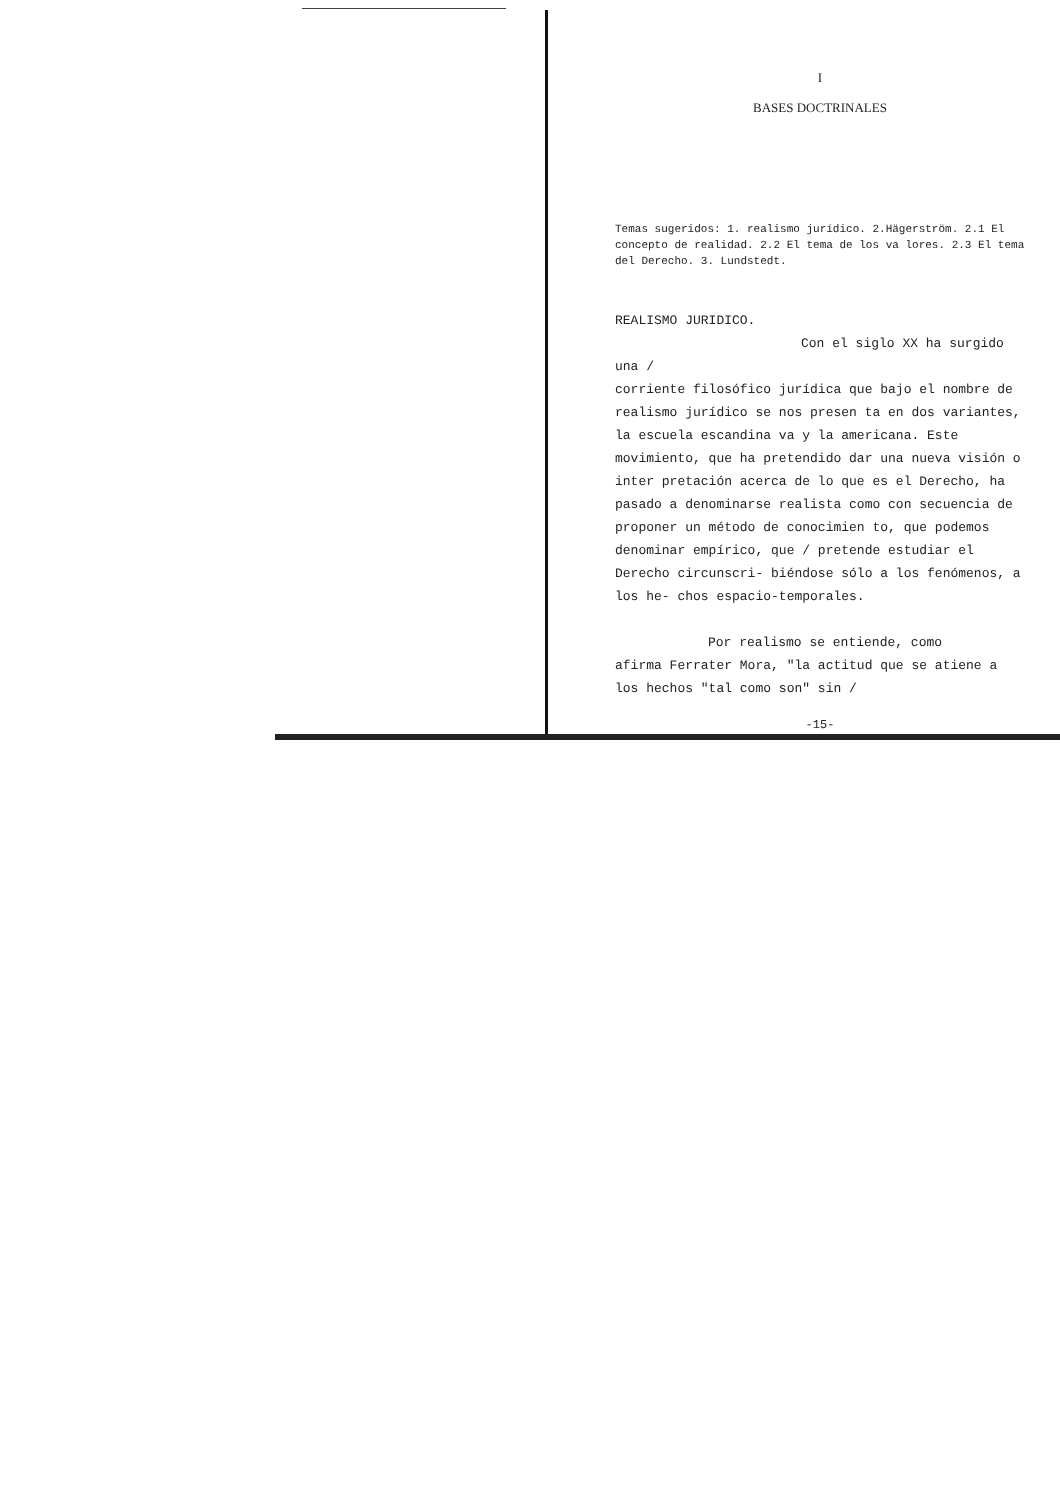I
BASES DOCTRINALES
Temas sugeridos: 1. realismo jurídico. 2.Hägerström. 2.1 El concepto de realidad. 2.2 El tema de los va lores. 2.3 El tema del Derecho. 3. Lundstedt.
REALISMO JURIDICO.
Con el siglo XX ha surgido una /
corriente filosófico jurídica que bajo el nombre de realismo jurídico se nos presen ta en dos variantes, la escuela escandina va y la americana. Este movimiento, que ha pretendido dar una nueva visión o inter pretación acerca de lo que es el Derecho, ha pasado a denominarse realista como con secuencia de proponer un método de conocimien to, que podemos denominar empírico, que / pretende estudiar el Derecho circunscri- biéndose sólo a los fenómenos, a los he- chos espacio-temporales.
Por realismo se entiende, como
afirma Ferrater Mora, "la actitud que se atiene a los hechos "tal como son" sin /
-15-